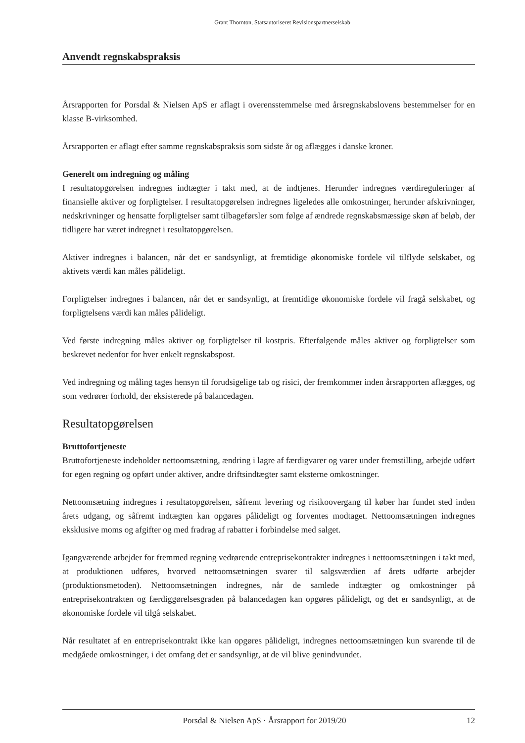Grant Thornton, Statsautoriseret Revisionspartnerselskab
Anvendt regnskabspraksis
Årsrapporten for Porsdal & Nielsen ApS er aflagt i overensstemmelse med årsregnskabslovens bestemmelser for en klasse B-virksomhed.
Årsrapporten er aflagt efter samme regnskabspraksis som sidste år og aflægges i danske kroner.
Generelt om indregning og måling
I resultatopgørelsen indregnes indtægter i takt med, at de indtjenes. Herunder indregnes værdireguleringer af finansielle aktiver og forpligtelser. I resultatopgørelsen indregnes ligeledes alle omkostninger, herunder afskrivninger, nedskrivninger og hensatte forpligtelser samt tilbageførsler som følge af ændrede regnskabsmæssige skøn af beløb, der tidligere har været indregnet i resultatopgørelsen.
Aktiver indregnes i balancen, når det er sandsynligt, at fremtidige økonomiske fordele vil tilflyde selskabet, og aktivets værdi kan måles pålideligt.
Forpligtelser indregnes i balancen, når det er sandsynligt, at fremtidige økonomiske fordele vil fragå selskabet, og forpligtelsens værdi kan måles pålideligt.
Ved første indregning måles aktiver og forpligtelser til kostpris. Efterfølgende måles aktiver og forpligtelser som beskrevet nedenfor for hver enkelt regnskabspost.
Ved indregning og måling tages hensyn til forudsigelige tab og risici, der fremkommer inden årsrapporten aflægges, og som vedrører forhold, der eksisterede på balancedagen.
Resultatopgørelsen
Bruttofortjeneste
Bruttofortjeneste indeholder nettoomsætning, ændring i lagre af færdigvarer og varer under fremstilling, arbejde udført for egen regning og opført under aktiver, andre driftsindtægter samt eksterne omkostninger.
Nettoomsætning indregnes i resultatopgørelsen, såfremt levering og risikoovergang til køber har fundet sted inden årets udgang, og såfremt indtægten kan opgøres pålideligt og forventes modtaget. Nettoomsætningen indregnes eksklusive moms og afgifter og med fradrag af rabatter i forbindelse med salget.
Igangværende arbejder for fremmed regning vedrørende entreprisekontrakter indregnes i nettoomsætningen i takt med, at produktionen udføres, hvorved nettoomsætningen svarer til salgsværdien af årets udførte arbejder (produktionsmetoden). Nettoomsætningen indregnes, når de samlede indtægter og omkostninger på entreprisekontrakten og færdiggørelsesgraden på balancedagen kan opgøres pålideligt, og det er sandsynligt, at de økonomiske fordele vil tilgå selskabet.
Når resultatet af en entreprisekontrakt ikke kan opgøres pålideligt, indregnes nettoomsætningen kun svarende til de medgåede omkostninger, i det omfang det er sandsynligt, at de vil blive genindvundet.
Porsdal & Nielsen ApS · Årsrapport for 2019/20 12